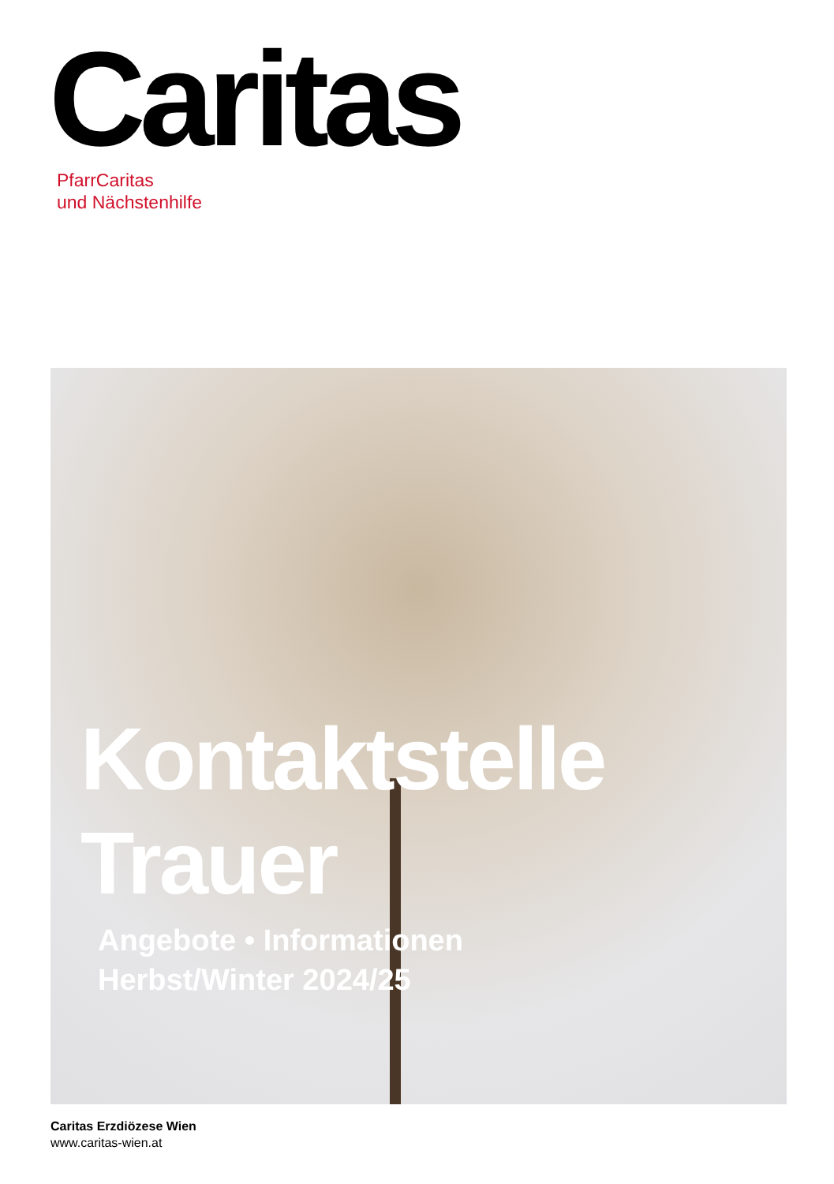Caritas
PfarrCaritas
und Nächstenhilfe
Kontaktstelle
Trauer
Angebote • Informationen
Herbst/Winter 2024/25
Caritas Erzdiözese Wien
www.caritas-wien.at